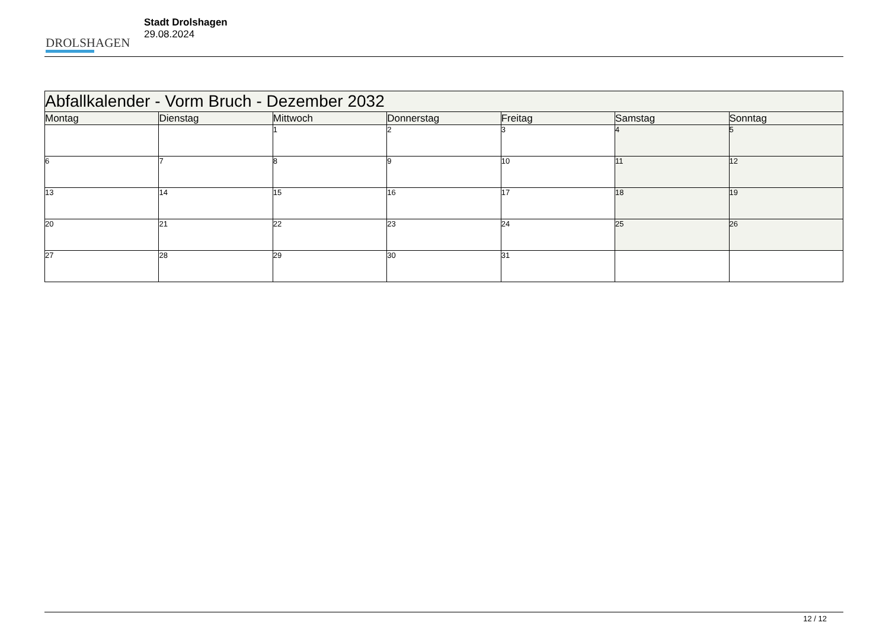DROLSHAGEN
Stadt Drolshagen
29.08.2024
| Abfallkalender - Vorm Bruch - Dezember 2032 | | | | | | |
| --- | --- | --- | --- | --- | --- | --- |
| Montag | Dienstag | Mittwoch | Donnerstag | Freitag | Samstag | Sonntag |
| | | 1 | 2 | 3 | 4 | 5 |
| 6 | 7 | 8 | 9 | 10 | 11 | 12 |
| 13 | 14 | 15 | 16 | 17 | 18 | 19 |
| 20 | 21 | 22 | 23 | 24 | 25 | 26 |
| 27 | 28 | 29 | 30 | 31 | | |
12 / 12